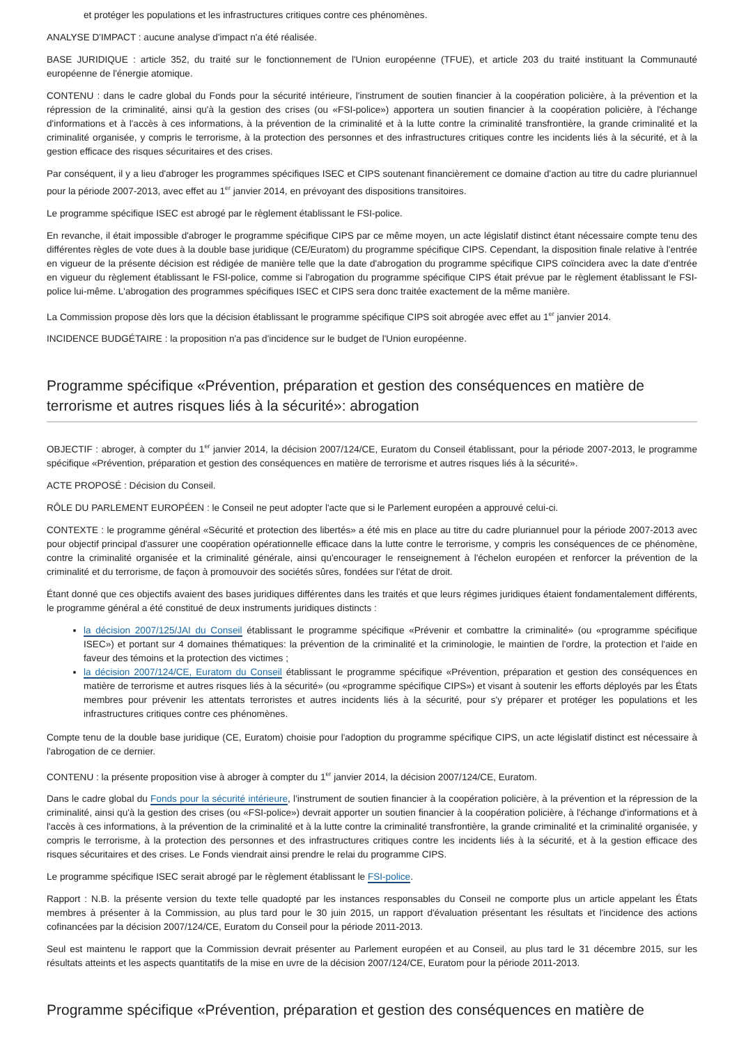et protéger les populations et les infrastructures critiques contre ces phénomènes.
ANALYSE D'IMPACT : aucune analyse d'impact n'a été réalisée.
BASE JURIDIQUE : article 352, du traité sur le fonctionnement de l'Union européenne (TFUE), et article 203 du traité instituant la Communauté européenne de l'énergie atomique.
CONTENU : dans le cadre global du Fonds pour la sécurité intérieure, l'instrument de soutien financier à la coopération policière, à la prévention et la répression de la criminalité, ainsi qu'à la gestion des crises (ou «FSI-police») apportera un soutien financier à la coopération policière, à l'échange d'informations et à l'accès à ces informations, à la prévention de la criminalité et à la lutte contre la criminalité transfrontière, la grande criminalité et la criminalité organisée, y compris le terrorisme, à la protection des personnes et des infrastructures critiques contre les incidents liés à la sécurité, et à la gestion efficace des risques sécuritaires et des crises.
Par conséquent, il y a lieu d'abroger les programmes spécifiques ISEC et CIPS soutenant financièrement ce domaine d'action au titre du cadre pluriannuel pour la période 2007-2013, avec effet au 1<sup>er</sup> janvier 2014, en prévoyant des dispositions transitoires.
Le programme spécifique ISEC est abrogé par le règlement établissant le FSI-police.
En revanche, il était impossible d'abroger le programme spécifique CIPS par ce même moyen, un acte législatif distinct étant nécessaire compte tenu des différentes règles de vote dues à la double base juridique (CE/Euratom) du programme spécifique CIPS. Cependant, la disposition finale relative à l'entrée en vigueur de la présente décision est rédigée de manière telle que la date d'abrogation du programme spécifique CIPS coïncidera avec la date d'entrée en vigueur du règlement établissant le FSI-police, comme si l'abrogation du programme spécifique CIPS était prévue par le règlement établissant le FSI-police lui-même. L'abrogation des programmes spécifiques ISEC et CIPS sera donc traitée exactement de la même manière.
La Commission propose dès lors que la décision établissant le programme spécifique CIPS soit abrogée avec effet au 1<sup>er</sup> janvier 2014.
INCIDENCE BUDGÉTAIRE : la proposition n'a pas d'incidence sur le budget de l'Union européenne.
Programme spécifique «Prévention, préparation et gestion des conséquences en matière de terrorisme et autres risques liés à la sécurité»: abrogation
OBJECTIF : abroger, à compter du 1<sup>er</sup> janvier 2014, la décision 2007/124/CE, Euratom du Conseil établissant, pour la période 2007-2013, le programme spécifique «Prévention, préparation et gestion des conséquences en matière de terrorisme et autres risques liés à la sécurité».
ACTE PROPOSÉ : Décision du Conseil.
RÔLE DU PARLEMENT EUROPÉEN : le Conseil ne peut adopter l'acte que si le Parlement européen a approuvé celui-ci.
CONTEXTE : le programme général «Sécurité et protection des libertés» a été mis en place au titre du cadre pluriannuel pour la période 2007-2013 avec pour objectif principal d'assurer une coopération opérationnelle efficace dans la lutte contre le terrorisme, y compris les conséquences de ce phénomène, contre la criminalité organisée et la criminalité générale, ainsi qu'encourager le renseignement à l'échelon européen et renforcer la prévention de la criminalité et du terrorisme, de façon à promouvoir des sociétés sûres, fondées sur l'état de droit.
Étant donné que ces objectifs avaient des bases juridiques différentes dans les traités et que leurs régimes juridiques étaient fondamentalement différents, le programme général a été constitué de deux instruments juridiques distincts :
la décision 2007/125/JAI du Conseil établissant le programme spécifique «Prévenir et combattre la criminalité» (ou «programme spécifique ISEC») et portant sur 4 domaines thématiques: la prévention de la criminalité et la criminologie, le maintien de l'ordre, la protection et l'aide en faveur des témoins et la protection des victimes ;
la décision 2007/124/CE, Euratom du Conseil établissant le programme spécifique «Prévention, préparation et gestion des conséquences en matière de terrorisme et autres risques liés à la sécurité» (ou «programme spécifique CIPS») et visant à soutenir les efforts déployés par les États membres pour prévenir les attentats terroristes et autres incidents liés à la sécurité, pour s'y préparer et protéger les populations et les infrastructures critiques contre ces phénomènes.
Compte tenu de la double base juridique (CE, Euratom) choisie pour l'adoption du programme spécifique CIPS, un acte législatif distinct est nécessaire à l'abrogation de ce dernier.
CONTENU : la présente proposition vise à abroger à compter du 1<sup>er</sup> janvier 2014, la décision 2007/124/CE, Euratom.
Dans le cadre global du Fonds pour la sécurité intérieure, l'instrument de soutien financier à la coopération policière, à la prévention et la répression de la criminalité, ainsi qu'à la gestion des crises (ou «FSI-police») devrait apporter un soutien financier à la coopération policière, à l'échange d'informations et à l'accès à ces informations, à la prévention de la criminalité et à la lutte contre la criminalité transfrontière, la grande criminalité et la criminalité organisée, y compris le terrorisme, à la protection des personnes et des infrastructures critiques contre les incidents liés à la sécurité, et à la gestion efficace des risques sécuritaires et des crises. Le Fonds viendrait ainsi prendre le relai du programme CIPS.
Le programme spécifique ISEC serait abrogé par le règlement établissant le FSI-police.
Rapport : N.B. la présente version du texte telle quadopté par les instances responsables du Conseil ne comporte plus un article appelant les États membres à présenter à la Commission, au plus tard pour le 30 juin 2015, un rapport d'évaluation présentant les résultats et l'incidence des actions cofinancées par la décision 2007/124/CE, Euratom du Conseil pour la période 2011-2013.
Seul est maintenu le rapport que la Commission devrait présenter au Parlement européen et au Conseil, au plus tard le 31 décembre 2015, sur les résultats atteints et les aspects quantitatifs de la mise en uvre de la décision 2007/124/CE, Euratom pour la période 2011-2013.
Programme spécifique «Prévention, préparation et gestion des conséquences en matière de